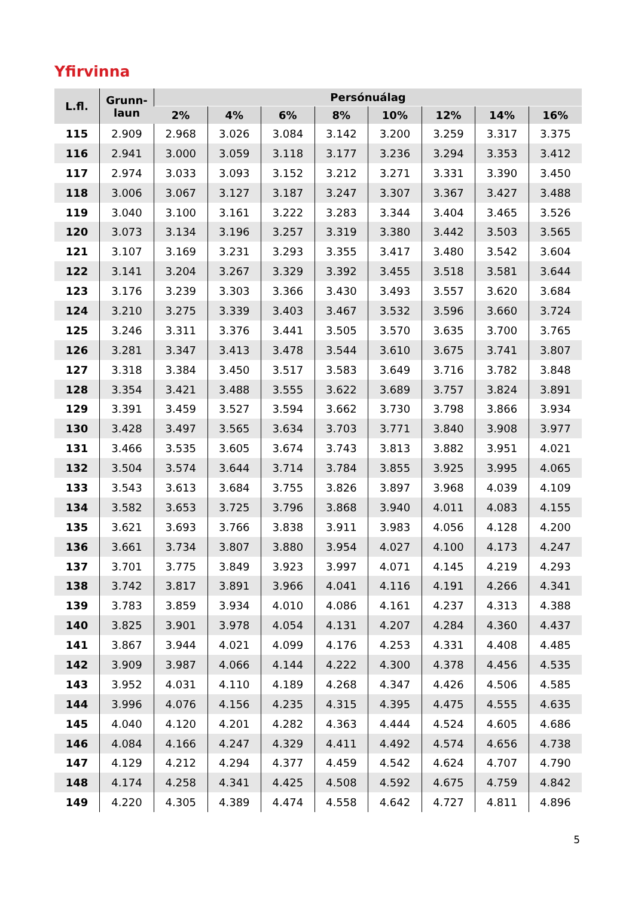Yfirvinna
| L.fl. | Grunn- laun | Persónuálag | | | | | | | |
| --- | --- | --- | --- | --- | --- | --- | --- | --- | --- |
| | | 2% | 4% | 6% | 8% | 10% | 12% | 14% | 16% |
| 115 | 2.909 | 2.968 | 3.026 | 3.084 | 3.142 | 3.200 | 3.259 | 3.317 | 3.375 |
| 116 | 2.941 | 3.000 | 3.059 | 3.118 | 3.177 | 3.236 | 3.294 | 3.353 | 3.412 |
| 117 | 2.974 | 3.033 | 3.093 | 3.152 | 3.212 | 3.271 | 3.331 | 3.390 | 3.450 |
| 118 | 3.006 | 3.067 | 3.127 | 3.187 | 3.247 | 3.307 | 3.367 | 3.427 | 3.488 |
| 119 | 3.040 | 3.100 | 3.161 | 3.222 | 3.283 | 3.344 | 3.404 | 3.465 | 3.526 |
| 120 | 3.073 | 3.134 | 3.196 | 3.257 | 3.319 | 3.380 | 3.442 | 3.503 | 3.565 |
| 121 | 3.107 | 3.169 | 3.231 | 3.293 | 3.355 | 3.417 | 3.480 | 3.542 | 3.604 |
| 122 | 3.141 | 3.204 | 3.267 | 3.329 | 3.392 | 3.455 | 3.518 | 3.581 | 3.644 |
| 123 | 3.176 | 3.239 | 3.303 | 3.366 | 3.430 | 3.493 | 3.557 | 3.620 | 3.684 |
| 124 | 3.210 | 3.275 | 3.339 | 3.403 | 3.467 | 3.532 | 3.596 | 3.660 | 3.724 |
| 125 | 3.246 | 3.311 | 3.376 | 3.441 | 3.505 | 3.570 | 3.635 | 3.700 | 3.765 |
| 126 | 3.281 | 3.347 | 3.413 | 3.478 | 3.544 | 3.610 | 3.675 | 3.741 | 3.807 |
| 127 | 3.318 | 3.384 | 3.450 | 3.517 | 3.583 | 3.649 | 3.716 | 3.782 | 3.848 |
| 128 | 3.354 | 3.421 | 3.488 | 3.555 | 3.622 | 3.689 | 3.757 | 3.824 | 3.891 |
| 129 | 3.391 | 3.459 | 3.527 | 3.594 | 3.662 | 3.730 | 3.798 | 3.866 | 3.934 |
| 130 | 3.428 | 3.497 | 3.565 | 3.634 | 3.703 | 3.771 | 3.840 | 3.908 | 3.977 |
| 131 | 3.466 | 3.535 | 3.605 | 3.674 | 3.743 | 3.813 | 3.882 | 3.951 | 4.021 |
| 132 | 3.504 | 3.574 | 3.644 | 3.714 | 3.784 | 3.855 | 3.925 | 3.995 | 4.065 |
| 133 | 3.543 | 3.613 | 3.684 | 3.755 | 3.826 | 3.897 | 3.968 | 4.039 | 4.109 |
| 134 | 3.582 | 3.653 | 3.725 | 3.796 | 3.868 | 3.940 | 4.011 | 4.083 | 4.155 |
| 135 | 3.621 | 3.693 | 3.766 | 3.838 | 3.911 | 3.983 | 4.056 | 4.128 | 4.200 |
| 136 | 3.661 | 3.734 | 3.807 | 3.880 | 3.954 | 4.027 | 4.100 | 4.173 | 4.247 |
| 137 | 3.701 | 3.775 | 3.849 | 3.923 | 3.997 | 4.071 | 4.145 | 4.219 | 4.293 |
| 138 | 3.742 | 3.817 | 3.891 | 3.966 | 4.041 | 4.116 | 4.191 | 4.266 | 4.341 |
| 139 | 3.783 | 3.859 | 3.934 | 4.010 | 4.086 | 4.161 | 4.237 | 4.313 | 4.388 |
| 140 | 3.825 | 3.901 | 3.978 | 4.054 | 4.131 | 4.207 | 4.284 | 4.360 | 4.437 |
| 141 | 3.867 | 3.944 | 4.021 | 4.099 | 4.176 | 4.253 | 4.331 | 4.408 | 4.485 |
| 142 | 3.909 | 3.987 | 4.066 | 4.144 | 4.222 | 4.300 | 4.378 | 4.456 | 4.535 |
| 143 | 3.952 | 4.031 | 4.110 | 4.189 | 4.268 | 4.347 | 4.426 | 4.506 | 4.585 |
| 144 | 3.996 | 4.076 | 4.156 | 4.235 | 4.315 | 4.395 | 4.475 | 4.555 | 4.635 |
| 145 | 4.040 | 4.120 | 4.201 | 4.282 | 4.363 | 4.444 | 4.524 | 4.605 | 4.686 |
| 146 | 4.084 | 4.166 | 4.247 | 4.329 | 4.411 | 4.492 | 4.574 | 4.656 | 4.738 |
| 147 | 4.129 | 4.212 | 4.294 | 4.377 | 4.459 | 4.542 | 4.624 | 4.707 | 4.790 |
| 148 | 4.174 | 4.258 | 4.341 | 4.425 | 4.508 | 4.592 | 4.675 | 4.759 | 4.842 |
| 149 | 4.220 | 4.305 | 4.389 | 4.474 | 4.558 | 4.642 | 4.727 | 4.811 | 4.896 |
5